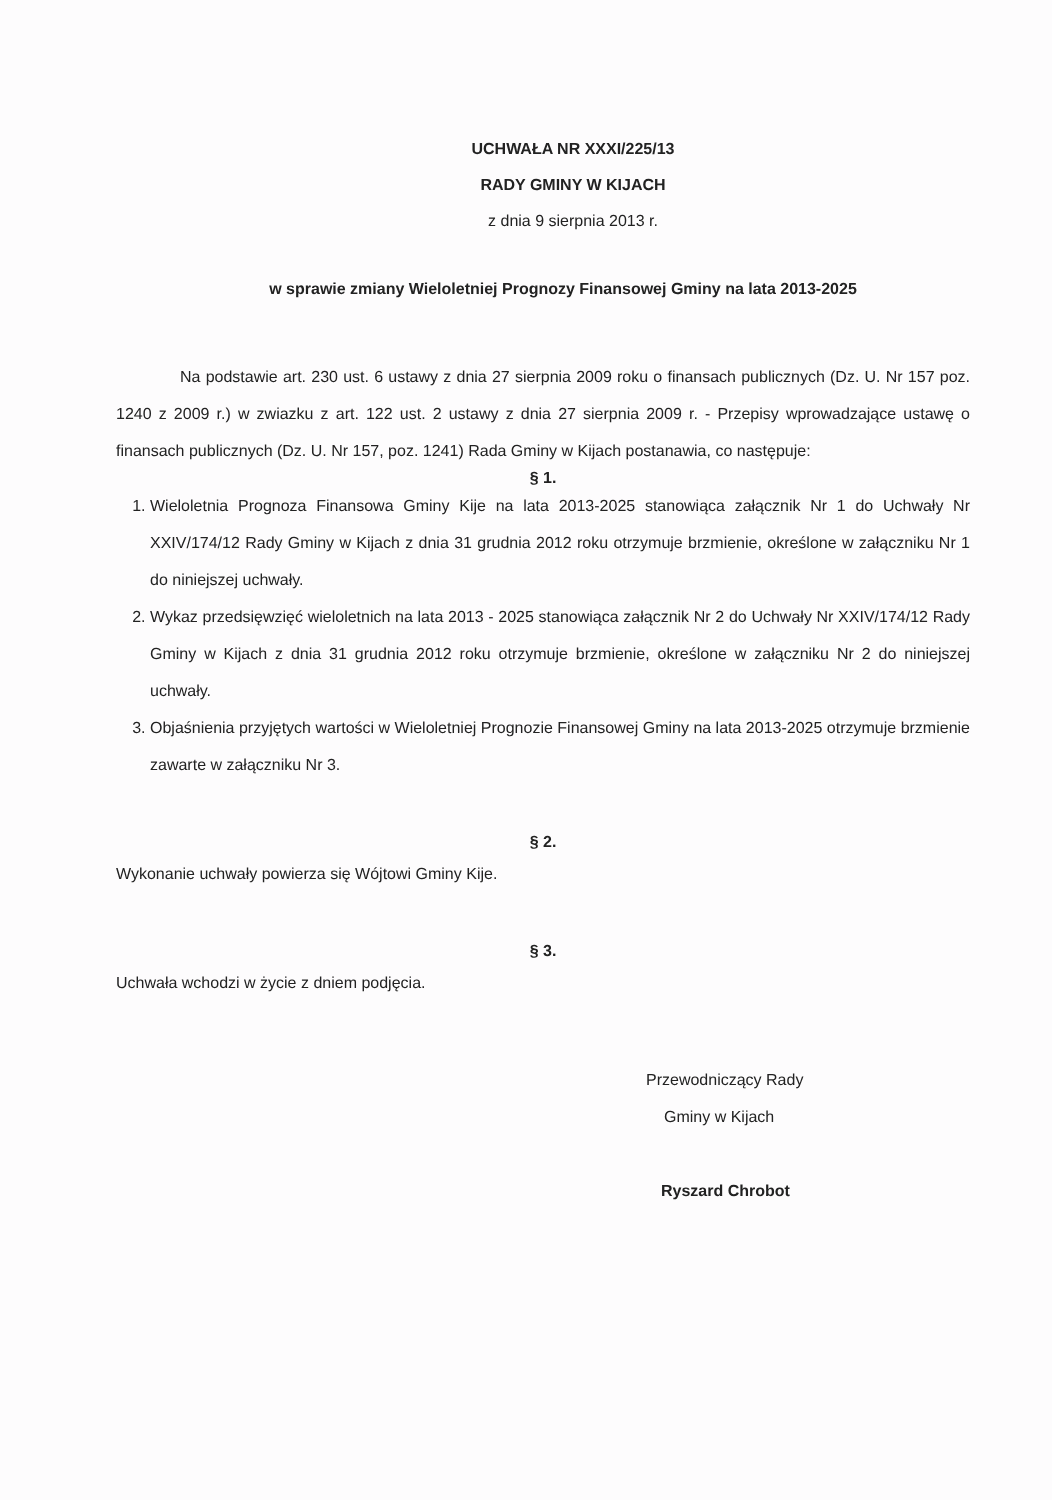UCHWAŁA NR XXXI/225/13
RADY GMINY W KIJACH
z dnia 9 sierpnia 2013 r.
w sprawie zmiany Wieloletniej Prognozy Finansowej Gminy na lata 2013-2025
Na podstawie art. 230 ust. 6 ustawy z dnia 27 sierpnia 2009 roku o finansach publicznych (Dz. U. Nr 157 poz. 1240 z 2009 r.) w zwiazku z art. 122 ust. 2 ustawy z dnia 27 sierpnia 2009 r. - Przepisy wprowadzające ustawę o finansach publicznych (Dz. U. Nr 157, poz. 1241) Rada Gminy w Kijach postanawia, co następuje:
§ 1.
1. Wieloletnia Prognoza Finansowa Gminy Kije na lata 2013-2025 stanowiąca załącznik Nr 1 do Uchwały Nr XXIV/174/12 Rady Gminy w Kijach z dnia 31 grudnia 2012 roku otrzymuje brzmienie, określone w załączniku Nr 1 do niniejszej uchwały.
2. Wykaz przedsięwzięć wieloletnich na lata 2013 - 2025 stanowiąca załącznik Nr 2 do Uchwały Nr XXIV/174/12 Rady Gminy w Kijach z dnia 31 grudnia 2012 roku otrzymuje brzmienie, określone w załączniku Nr 2 do niniejszej uchwały.
3. Objaśnienia przyjętych wartości w Wieloletniej Prognozie Finansowej Gminy na lata 2013-2025 otrzymuje brzmienie zawarte w załączniku Nr 3.
§ 2.
Wykonanie uchwały powierza się Wójtowi Gminy Kije.
§ 3.
Uchwała wchodzi w życie z dniem podjęcia.
Przewodniczący Rady
Gminy w Kijach
Ryszard Chrobot